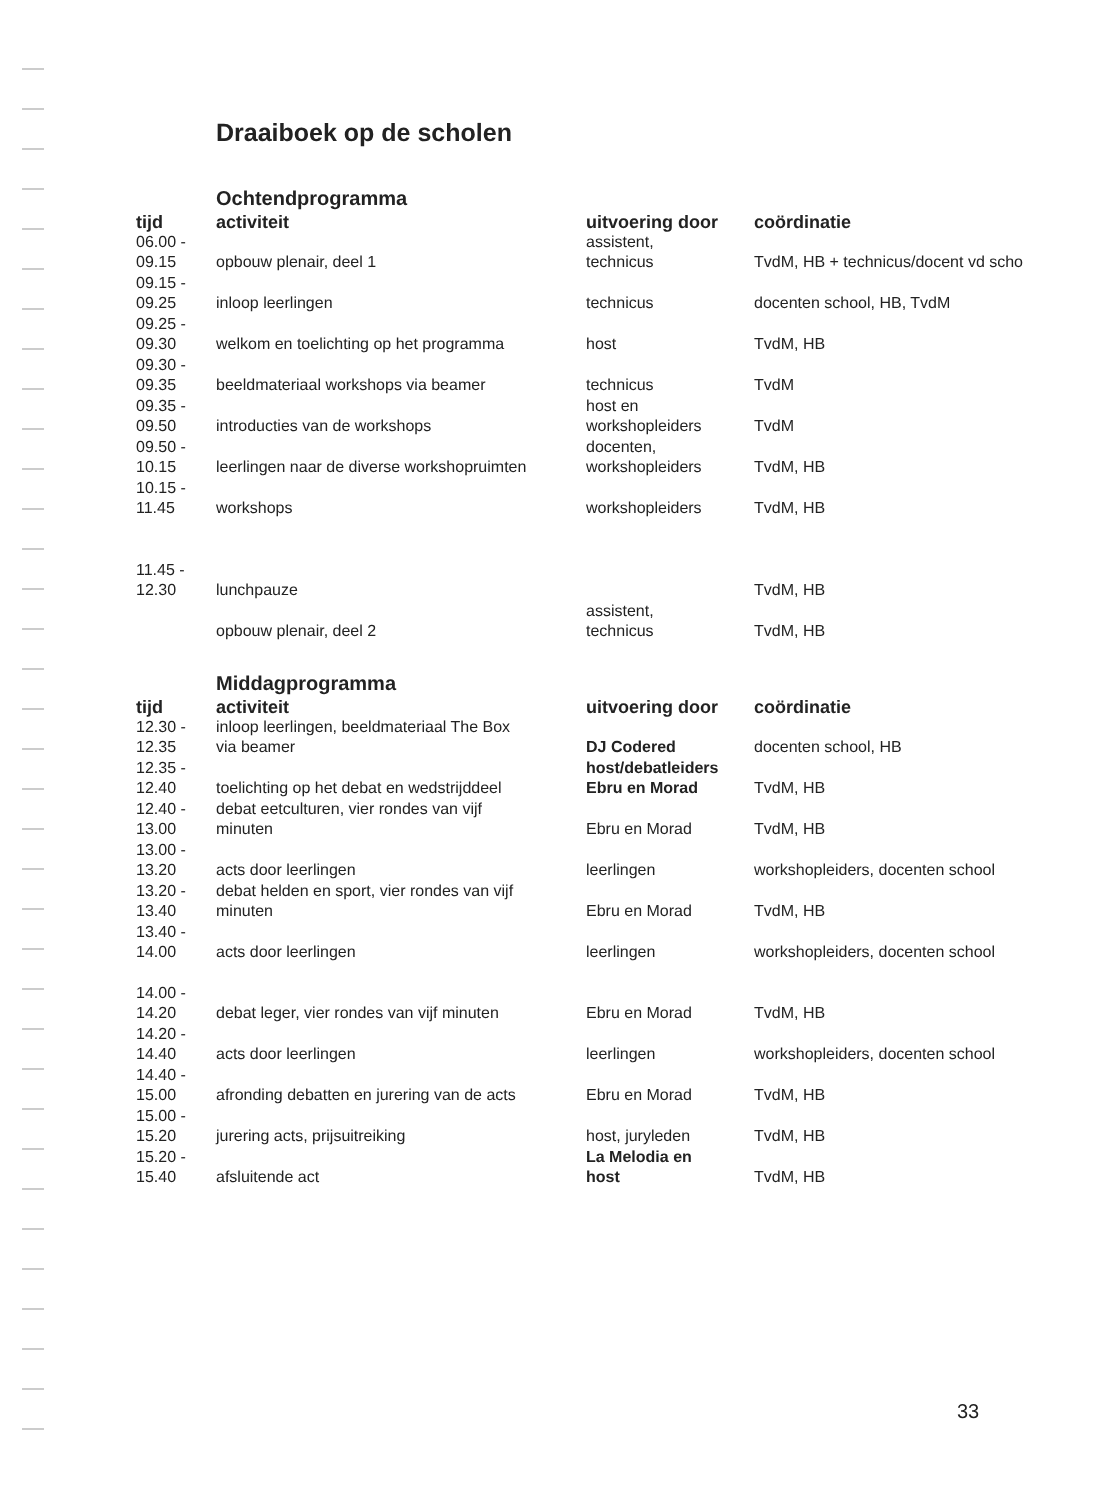Draaiboek op de scholen
Ochtendprogramma
| tijd | activiteit | uitvoering door | coördinatie |
| --- | --- | --- | --- |
| 06.00 - 09.15 | opbouw plenair, deel 1 | assistent, technicus | TvdM, HB + technicus/docent vd scho |
| 09.15 - 09.25 | inloop leerlingen | technicus | docenten school, HB, TvdM |
| 09.25 - 09.30 | welkom en toelichting op het programma | host | TvdM, HB |
| 09.30 - 09.35 | beeldmateriaal workshops via beamer | technicus | TvdM |
| 09.35 - 09.50 | introducties van de workshops | host en workshopleiders | TvdM |
| 09.50 - 10.15 | leerlingen naar de diverse workshopruimten | docenten, workshopleiders | TvdM, HB |
| 10.15 - 11.45 | workshops | workshopleiders | TvdM, HB |
| 11.45 - 12.30 | lunchpauze | | TvdM, HB |
| | opbouw plenair, deel 2 | assistent, technicus | TvdM, HB |
Middagprogramma
| tijd | activiteit | uitvoering door | coördinatie |
| --- | --- | --- | --- |
| 12.30 - 12.35 | inloop leerlingen, beeldmateriaal The Box via beamer | DJ Codered | docenten school, HB |
| 12.35 - 12.40 | toelichting op het debat en wedstrijddeel | host/debatleiders Ebru en Morad | TvdM, HB |
| 12.40 - 13.00 | debat eetculturen, vier rondes van vijf minuten | Ebru en Morad | TvdM, HB |
| 13.00 - 13.20 | acts door leerlingen | leerlingen | workshopleiders, docenten school |
| 13.20 - 13.40 | debat helden en sport, vier rondes van vijf minuten | Ebru en Morad | TvdM, HB |
| 13.40 - 14.00 | acts door leerlingen | leerlingen | workshopleiders, docenten school |
| 14.00 - 14.20 | debat leger, vier rondes van vijf minuten | Ebru en Morad | TvdM, HB |
| 14.20 - 14.40 | acts door leerlingen | leerlingen | workshopleiders, docenten school |
| 14.40 - 15.00 | afronding debatten en jurering van de acts | Ebru en Morad | TvdM, HB |
| 15.00 - 15.20 | jurering acts, prijsuitreiking | host, juryleden | TvdM, HB |
| 15.20 - 15.40 | afsluitende act | La Melodia en host | TvdM, HB |
33